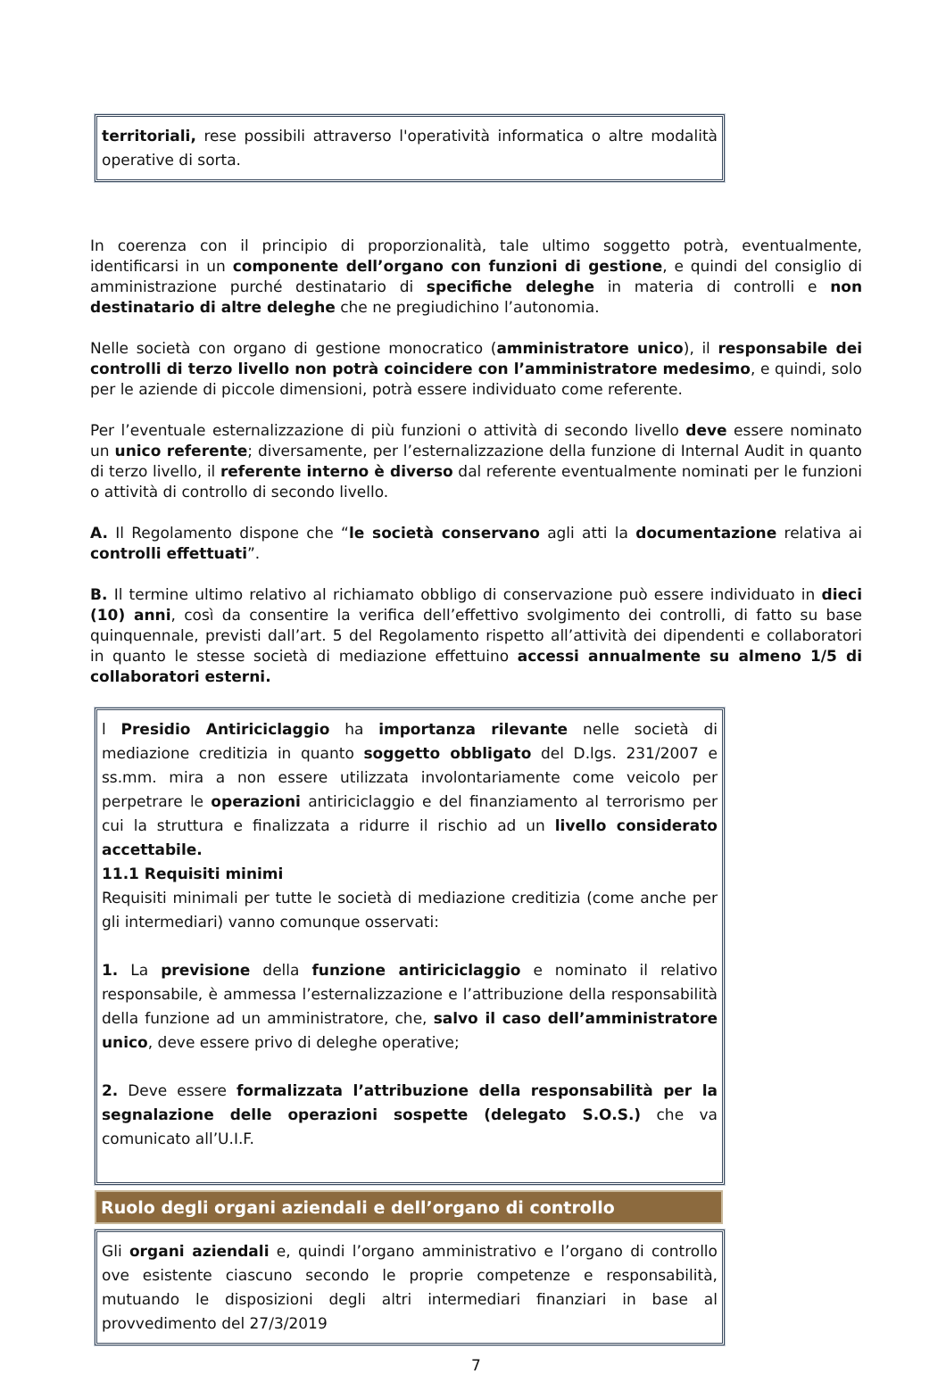territoriali, rese possibili attraverso l'operatività informatica o altre modalità operative di sorta.
In coerenza con il principio di proporzionalità, tale ultimo soggetto potrà, eventualmente, identificarsi in un componente dell’organo con funzioni di gestione, e quindi del consiglio di amministrazione purché destinatario di specifiche deleghe in materia di controlli e non destinatario di altre deleghe che ne pregiudichino l’autonomia.
Nelle società con organo di gestione monocratico (amministratore unico), il responsabile dei controlli di terzo livello non potrà coincidere con l’amministratore medesimo, e quindi, solo per le aziende di piccole dimensioni, potrà essere individuato come referente.
Per l’eventuale esternalizzazione di più funzioni o attività di secondo livello deve essere nominato un unico referente; diversamente, per l’esternalizzazione della funzione di Internal Audit in quanto di terzo livello, il referente interno è diverso dal referente eventualmente nominati per le funzioni o attività di controllo di secondo livello.
A. Il Regolamento dispone che “le società conservano agli atti la documentazione relativa ai controlli effettuati”.
B. Il termine ultimo relativo al richiamato obbligo di conservazione può essere individuato in dieci (10) anni, così da consentire la verifica dell’effettivo svolgimento dei controlli, di fatto su base quinquennale, previsti dall’art. 5 del Regolamento rispetto all’attività dei dipendenti e collaboratori in quanto le stesse società di mediazione effettuino accessi annualmente su almeno 1/5 di collaboratori esterni.
l Presidio Antiriciclaggio ha importanza rilevante nelle società di mediazione creditizia in quanto soggetto obbligato del D.lgs. 231/2007 e ss.mm. mira a non essere utilizzata involontariamente come veicolo per perpetrare le operazioni antiriciclaggio e del finanziamento al terrorismo per cui la struttura e finalizzata a ridurre il rischio ad un livello considerato accettabile.
11.1 Requisiti minimi
Requisiti minimali per tutte le società di mediazione creditizia (come anche per gli intermediari) vanno comunque osservati:
1. La previsione della funzione antiriciclaggio e nominato il relativo responsabile, è ammessa l’esternalizzazione e l’attribuzione della responsabilità della funzione ad un amministratore, che, salvo il caso dell’amministratore unico, deve essere privo di deleghe operative;
2. Deve essere formalizzata l’attribuzione della responsabilità per la segnalazione delle operazioni sospette (delegato S.O.S.) che va comunicato all’U.I.F.
Ruolo degli organi aziendali e dell’organo di controllo
Gli organi aziendali e, quindi l’organo amministrativo e l’organo di controllo ove esistente ciascuno secondo le proprie competenze e responsabilità, mutuando le disposizioni degli altri intermediari finanziari in base al provvedimento del 27/3/2019
7